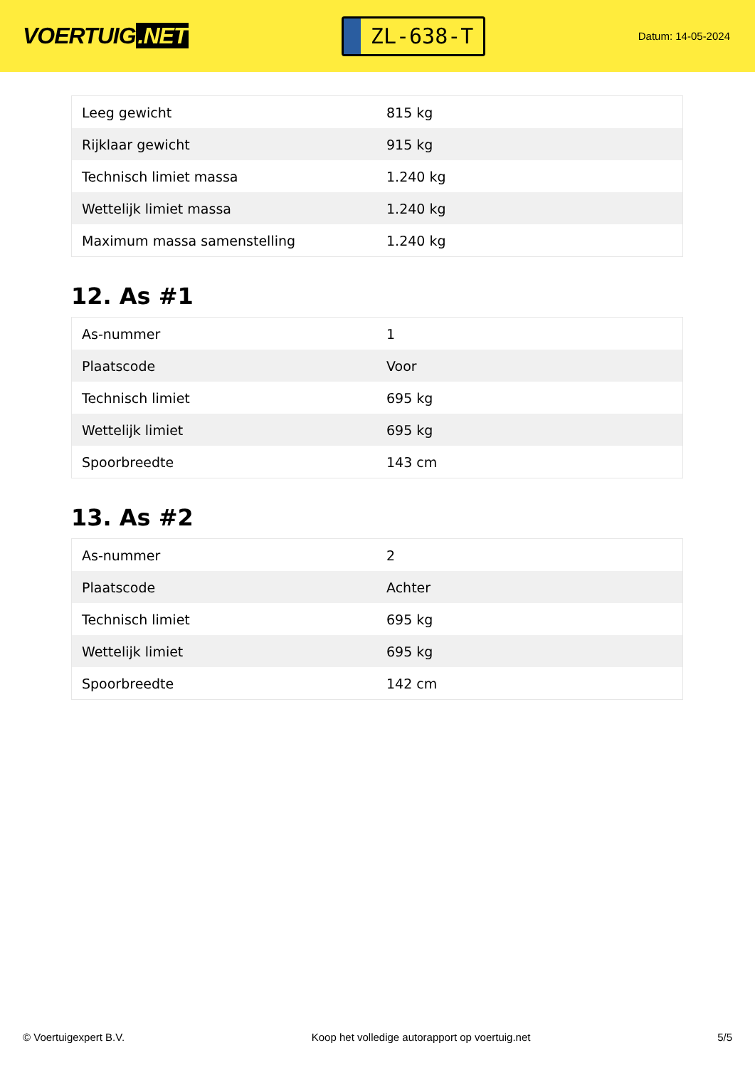VOERTUIG.NET
ZL-638-T
Datum: 14-05-2024
| Leeg gewicht | 815 kg |
| Rijklaar gewicht | 915 kg |
| Technisch limiet massa | 1.240 kg |
| Wettelijk limiet massa | 1.240 kg |
| Maximum massa samenstelling | 1.240 kg |
12. As #1
| As-nummer | 1 |
| Plaatscode | Voor |
| Technisch limiet | 695 kg |
| Wettelijk limiet | 695 kg |
| Spoorbreedte | 143 cm |
13. As #2
| As-nummer | 2 |
| Plaatscode | Achter |
| Technisch limiet | 695 kg |
| Wettelijk limiet | 695 kg |
| Spoorbreedte | 142 cm |
© Voertuigexpert B.V. Koop het volledige autorapport op voertuig.net 5/5